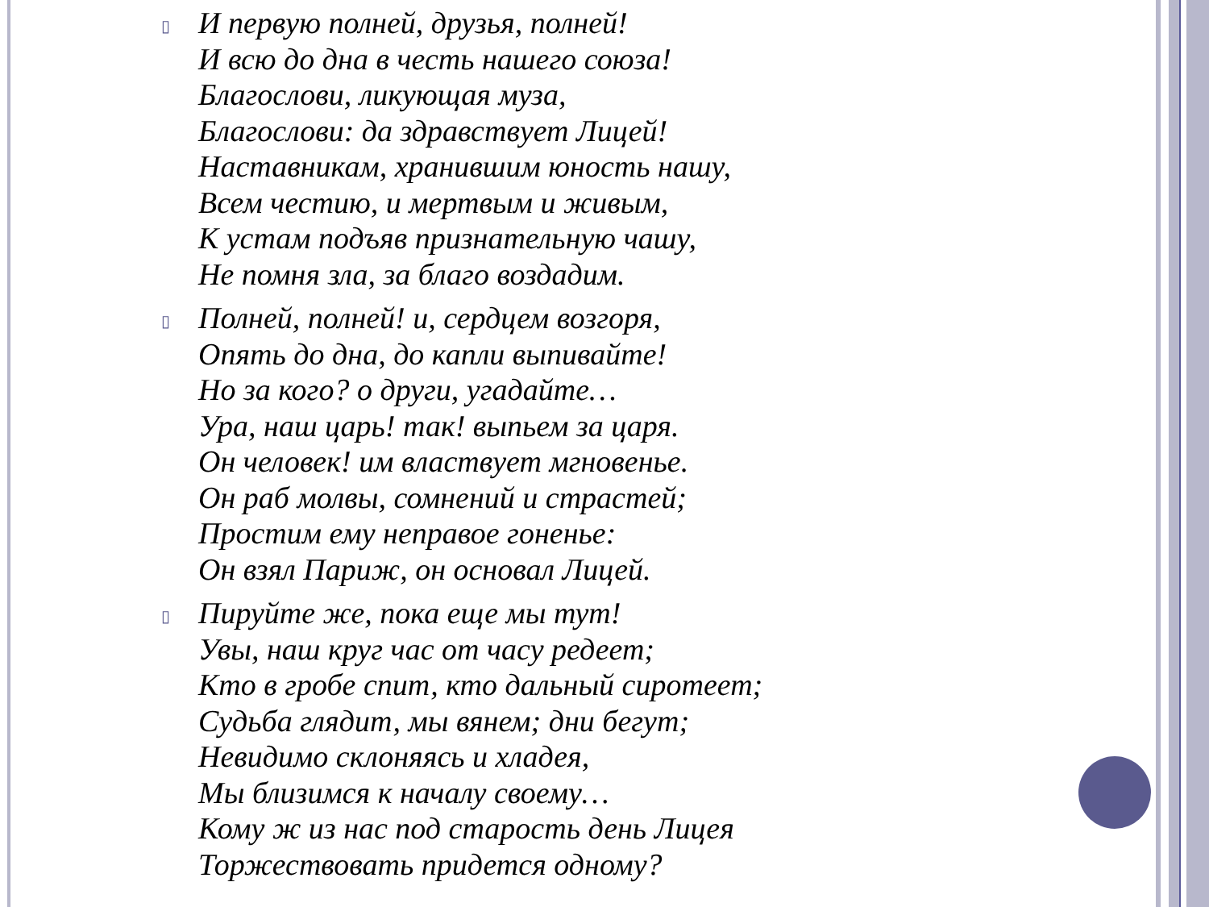▯
И первую полней, друзья, полней!
И всю до дна в честь нашего союза!
Благослови, ликующая муза,
Благослови: да здравствует Лицей!
Наставникам, хранившим юность нашу,
Всем честию, и мертвым и живым,
К устам подъяв признательную чашу,
Не помня зла, за благо воздадим.
▯
Полней, полней! и, сердцем возгоря,
Опять до дна, до капли выпивайте!
Но за кого? о други, угадайте…
Ура, наш царь! так! выпьем за царя.
Он человек! им властвует мгновенье.
Он раб молвы, сомнений и страстей;
Простим ему неправое гоненье:
Он взял Париж, он основал Лицей.
▯
Пируйте же, пока еще мы тут!
Увы, наш круг час от часу редеет;
Кто в гробе спит, кто дальный сиротеет;
Судьба глядит, мы вянем; дни бегут;
Невидимо склоняясь и хладея,
Мы близимся к началу своему…
Кому ж из нас под старость день Лицея
Торжествовать придется одному?